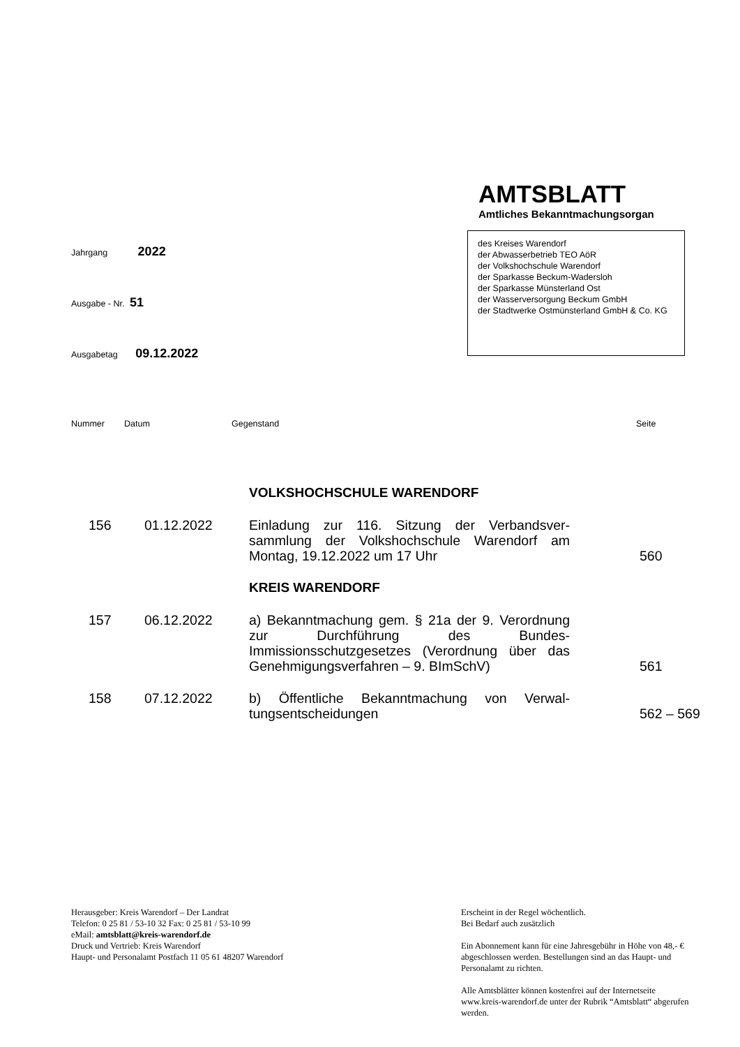AMTSBLATT
Amtliches Bekanntmachungsorgan
Jahrgang 2022
Ausgabe - Nr. 51
Ausgabetag 09.12.2022
des Kreises Warendorf
der Abwasserbetrieb TEO AöR
der Volkshochschule Warendorf
der Sparkasse Beckum-Wadersloh
der Sparkasse Münsterland Ost
der Wasserversorgung Beckum GmbH
der Stadtwerke Ostmünsterland GmbH & Co. KG
Nummer Datum Gegenstand Seite
| | | VOLKSHOCHSCHULE WARENDORF | |
| 156 | 01.12.2022 | Einladung zur 116. Sitzung der Verbandsver­sammlung der Volkshochschule Warendorf am Montag, 19.12.2022 um 17 Uhr | 560 |
| | | KREIS WARENDORF | |
| 157 | 06.12.2022 | a) Bekanntmachung gem. § 21a der 9. Verord­nung zur Durchführung des Bundes-Immissionsschutzgesetzes (Verordnung über das Genehmigungsverfahren – 9. BImSchV) | 561 |
| 158 | 07.12.2022 | b) Öffentliche Bekanntmachung von Verwal­tungsentscheidungen | 562 – 569 |
Herausgeber: Kreis Warendorf – Der Landrat
Telefon: 0 25 81 / 53-10 32 Fax: 0 25 81 / 53-10 99
eMail: amtsblatt@kreis-warendorf.de
Druck und Vertrieb: Kreis Warendorf
Haupt- und Personalamt Postfach 11 05 61 48207 Warendorf
Erscheint in der Regel wöchentlich.
Bei Bedarf auch zusätzlich
Ein Abonnement kann für eine Jahresgebühr in Höhe von 48,- € abgeschlossen werden. Bestellungen sind an das Haupt- und Personalamt zu richten.
Alle Amtsblätter können kostenfrei auf der Internetseite www.kreis-warendorf.de unter der Rubrik “Amtsblatt“ abgerufen werden.